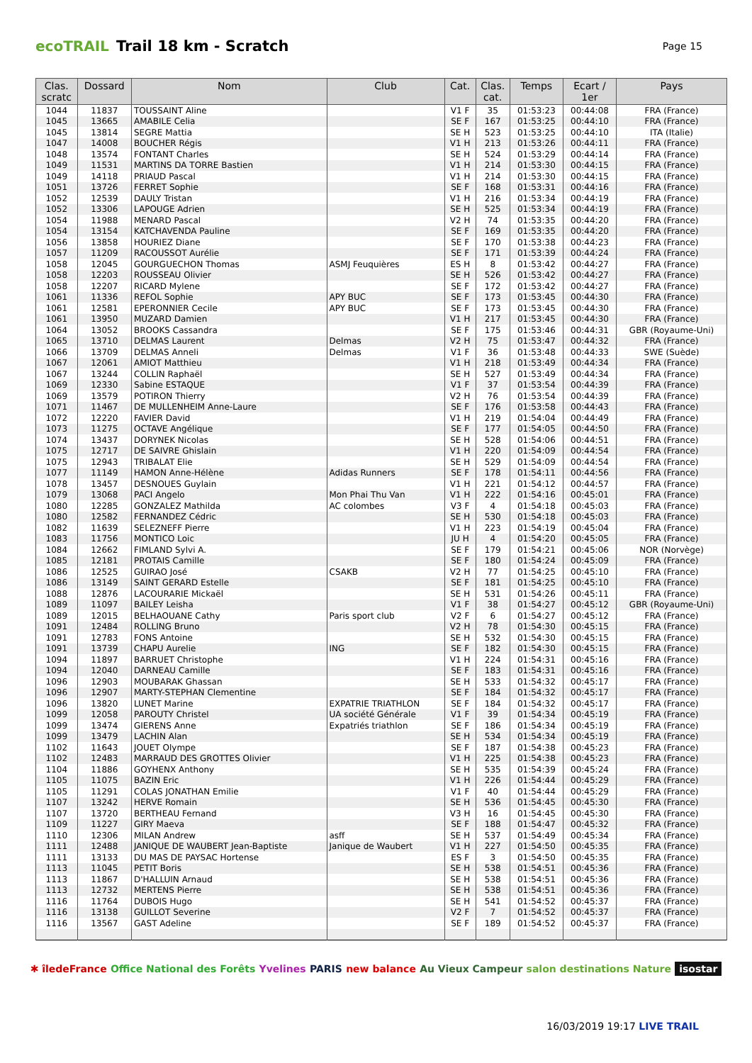ecoTRAIL Trail 18 km - Scratch Page 15
| Clas. scratc | Dossard | Nom | Club | Cat. | Clas. cat. | Temps | Ecart / 1er | Pays |
| --- | --- | --- | --- | --- | --- | --- | --- | --- |
| 1044 | 11837 | TOUSSAINT Aline | | V1 F | 35 | 01:53:23 | 00:44:08 | FRA (France) |
| 1045 | 13665 | AMABILE Celia | | SE F | 167 | 01:53:25 | 00:44:10 | FRA (France) |
| 1045 | 13814 | SEGRE Mattia | | SE H | 523 | 01:53:25 | 00:44:10 | ITA (Italie) |
| 1047 | 14008 | BOUCHER Régis | | V1 H | 213 | 01:53:26 | 00:44:11 | FRA (France) |
| 1048 | 13574 | FONTANT Charles | | SE H | 524 | 01:53:29 | 00:44:14 | FRA (France) |
| 1049 | 11531 | MARTINS DA TORRE Bastien | | V1 H | 214 | 01:53:30 | 00:44:15 | FRA (France) |
| 1049 | 14118 | PRIAUD Pascal | | V1 H | 214 | 01:53:30 | 00:44:15 | FRA (France) |
| 1051 | 13726 | FERRET Sophie | | SE F | 168 | 01:53:31 | 00:44:16 | FRA (France) |
| 1052 | 12539 | DAULY Tristan | | V1 H | 216 | 01:53:34 | 00:44:19 | FRA (France) |
| 1052 | 13306 | LAPOUGE Adrien | | SE H | 525 | 01:53:34 | 00:44:19 | FRA (France) |
| 1054 | 11988 | MENARD Pascal | | V2 H | 74 | 01:53:35 | 00:44:20 | FRA (France) |
| 1054 | 13154 | KATCHAVENDA Pauline | | SE F | 169 | 01:53:35 | 00:44:20 | FRA (France) |
| 1056 | 13858 | HOURIEZ Diane | | SE F | 170 | 01:53:38 | 00:44:23 | FRA (France) |
| 1057 | 11209 | RACOUSSOT Aurélie | | SE F | 171 | 01:53:39 | 00:44:24 | FRA (France) |
| 1058 | 12045 | GOURGUECHON Thomas | ASMJ Feuquières | ES H | 8 | 01:53:42 | 00:44:27 | FRA (France) |
| 1058 | 12203 | ROUSSEAU Olivier | | SE H | 526 | 01:53:42 | 00:44:27 | FRA (France) |
| 1058 | 12207 | RICARD Mylene | | SE F | 172 | 01:53:42 | 00:44:27 | FRA (France) |
| 1061 | 11336 | REFOL Sophie | APY BUC | SE F | 173 | 01:53:45 | 00:44:30 | FRA (France) |
| 1061 | 12581 | EPERONNIER Cecile | APY BUC | SE F | 173 | 01:53:45 | 00:44:30 | FRA (France) |
| 1061 | 13950 | MUZARD Damien | | V1 H | 217 | 01:53:45 | 00:44:30 | FRA (France) |
| 1064 | 13052 | BROOKS Cassandra | | SE F | 175 | 01:53:46 | 00:44:31 | GBR (Royaume-Uni) |
| 1065 | 13710 | DELMAS Laurent | Delmas | V2 H | 75 | 01:53:47 | 00:44:32 | FRA (France) |
| 1066 | 13709 | DELMAS Anneli | Delmas | V1 F | 36 | 01:53:48 | 00:44:33 | SWE (Suède) |
| 1067 | 12061 | AMIOT Matthieu | | V1 H | 218 | 01:53:49 | 00:44:34 | FRA (France) |
| 1067 | 13244 | COLLIN Raphaël | | SE H | 527 | 01:53:49 | 00:44:34 | FRA (France) |
| 1069 | 12330 | Sabine ESTAQUE | | V1 F | 37 | 01:53:54 | 00:44:39 | FRA (France) |
| 1069 | 13579 | POTIRON Thierry | | V2 H | 76 | 01:53:54 | 00:44:39 | FRA (France) |
| 1071 | 11467 | DE MULLENHEIM Anne-Laure | | SE F | 176 | 01:53:58 | 00:44:43 | FRA (France) |
| 1072 | 12220 | FAVIER David | | V1 H | 219 | 01:54:04 | 00:44:49 | FRA (France) |
| 1073 | 11275 | OCTAVE Angélique | | SE F | 177 | 01:54:05 | 00:44:50 | FRA (France) |
| 1074 | 13437 | DORYNEK Nicolas | | SE H | 528 | 01:54:06 | 00:44:51 | FRA (France) |
| 1075 | 12717 | DE SAIVRE Ghislain | | V1 H | 220 | 01:54:09 | 00:44:54 | FRA (France) |
| 1075 | 12943 | TRIBALAT Elie | | SE H | 529 | 01:54:09 | 00:44:54 | FRA (France) |
| 1077 | 11149 | HAMON Anne-Hélène | Adidas Runners | SE F | 178 | 01:54:11 | 00:44:56 | FRA (France) |
| 1078 | 13457 | DESNOUES Guylain | | V1 H | 221 | 01:54:12 | 00:44:57 | FRA (France) |
| 1079 | 13068 | PACI Angelo | Mon Phai Thu Van | V1 H | 222 | 01:54:16 | 00:45:01 | FRA (France) |
| 1080 | 12285 | GONZALEZ Mathilda | AC colombes | V3 F | 4 | 01:54:18 | 00:45:03 | FRA (France) |
| 1080 | 12582 | FERNANDEZ Cédric | | SE H | 530 | 01:54:18 | 00:45:03 | FRA (France) |
| 1082 | 11639 | SELEZNEFF Pierre | | V1 H | 223 | 01:54:19 | 00:45:04 | FRA (France) |
| 1083 | 11756 | MONTICO Loic | | JU H | 4 | 01:54:20 | 00:45:05 | FRA (France) |
| 1084 | 12662 | FIMLAND Sylvi A. | | SE F | 179 | 01:54:21 | 00:45:06 | NOR (Norvège) |
| 1085 | 12181 | PROTAIS Camille | | SE F | 180 | 01:54:24 | 00:45:09 | FRA (France) |
| 1086 | 12525 | GUIRAO José | CSAKB | V2 H | 77 | 01:54:25 | 00:45:10 | FRA (France) |
| 1086 | 13149 | SAINT GERARD Estelle | | SE F | 181 | 01:54:25 | 00:45:10 | FRA (France) |
| 1088 | 12876 | LACOURARIE Mickaël | | SE H | 531 | 01:54:26 | 00:45:11 | FRA (France) |
| 1089 | 11097 | BAILEY Leisha | | V1 F | 38 | 01:54:27 | 00:45:12 | GBR (Royaume-Uni) |
| 1089 | 12015 | BELHAOUANE Cathy | Paris sport club | V2 F | 6 | 01:54:27 | 00:45:12 | FRA (France) |
| 1091 | 12484 | ROLLING Bruno | | V2 H | 78 | 01:54:30 | 00:45:15 | FRA (France) |
| 1091 | 12783 | FONS Antoine | | SE H | 532 | 01:54:30 | 00:45:15 | FRA (France) |
| 1091 | 13739 | CHAPU Aurelie | ING | SE F | 182 | 01:54:30 | 00:45:15 | FRA (France) |
| 1094 | 11897 | BARRUET Christophe | | V1 H | 224 | 01:54:31 | 00:45:16 | FRA (France) |
| 1094 | 12040 | DARNEAU Camille | | SE F | 183 | 01:54:31 | 00:45:16 | FRA (France) |
| 1096 | 12903 | MOUBARAK Ghassan | | SE H | 533 | 01:54:32 | 00:45:17 | FRA (France) |
| 1096 | 12907 | MARTY-STEPHAN Clementine | | SE F | 184 | 01:54:32 | 00:45:17 | FRA (France) |
| 1096 | 13820 | LUNET Marine | EXPATRIE TRIATHLON | SE F | 184 | 01:54:32 | 00:45:17 | FRA (France) |
| 1099 | 12058 | PAROUTY Christel | UA société Générale | V1 F | 39 | 01:54:34 | 00:45:19 | FRA (France) |
| 1099 | 13474 | GIERENS Anne | Expatriés triathlon | SE F | 186 | 01:54:34 | 00:45:19 | FRA (France) |
| 1099 | 13479 | LACHIN Alan | | SE H | 534 | 01:54:34 | 00:45:19 | FRA (France) |
| 1102 | 11643 | JOUET Olympe | | SE F | 187 | 01:54:38 | 00:45:23 | FRA (France) |
| 1102 | 12483 | MARRAUD DES GROTTES Olivier | | V1 H | 225 | 01:54:38 | 00:45:23 | FRA (France) |
| 1104 | 11886 | GOYHENX Anthony | | SE H | 535 | 01:54:39 | 00:45:24 | FRA (France) |
| 1105 | 11075 | BAZIN Eric | | V1 H | 226 | 01:54:44 | 00:45:29 | FRA (France) |
| 1105 | 11291 | COLAS JONATHAN Emilie | | V1 F | 40 | 01:54:44 | 00:45:29 | FRA (France) |
| 1107 | 13242 | HERVE Romain | | SE H | 536 | 01:54:45 | 00:45:30 | FRA (France) |
| 1107 | 13720 | BERTHEAU Fernand | | V3 H | 16 | 01:54:45 | 00:45:30 | FRA (France) |
| 1109 | 11227 | GIRY Maeva | | SE F | 188 | 01:54:47 | 00:45:32 | FRA (France) |
| 1110 | 12306 | MILAN Andrew | asff | SE H | 537 | 01:54:49 | 00:45:34 | FRA (France) |
| 1111 | 12488 | JANIQUE DE WAUBERT Jean-Baptiste | Janique de Waubert | V1 H | 227 | 01:54:50 | 00:45:35 | FRA (France) |
| 1111 | 13133 | DU MAS DE PAYSAC Hortense | | ES F | 3 | 01:54:50 | 00:45:35 | FRA (France) |
| 1113 | 11045 | PETIT Boris | | SE H | 538 | 01:54:51 | 00:45:36 | FRA (France) |
| 1113 | 11867 | D'HALLUIN Arnaud | | SE H | 538 | 01:54:51 | 00:45:36 | FRA (France) |
| 1113 | 12732 | MERTENS Pierre | | SE H | 538 | 01:54:51 | 00:45:36 | FRA (France) |
| 1116 | 11764 | DUBOIS Hugo | | SE H | 541 | 01:54:52 | 00:45:37 | FRA (France) |
| 1116 | 13138 | GUILLOT Severine | | V2 F | 7 | 01:54:52 | 00:45:37 | FRA (France) |
| 1116 | 13567 | GAST Adeline | | SE F | 189 | 01:54:52 | 00:45:37 | FRA (France) |
✱ îledeFrance Office National des Forêts Yvelines PARIS new balance Au Vieux Campeur salon destinations Nature isostar
16/03/2019 19:17 LIVE TRAIL